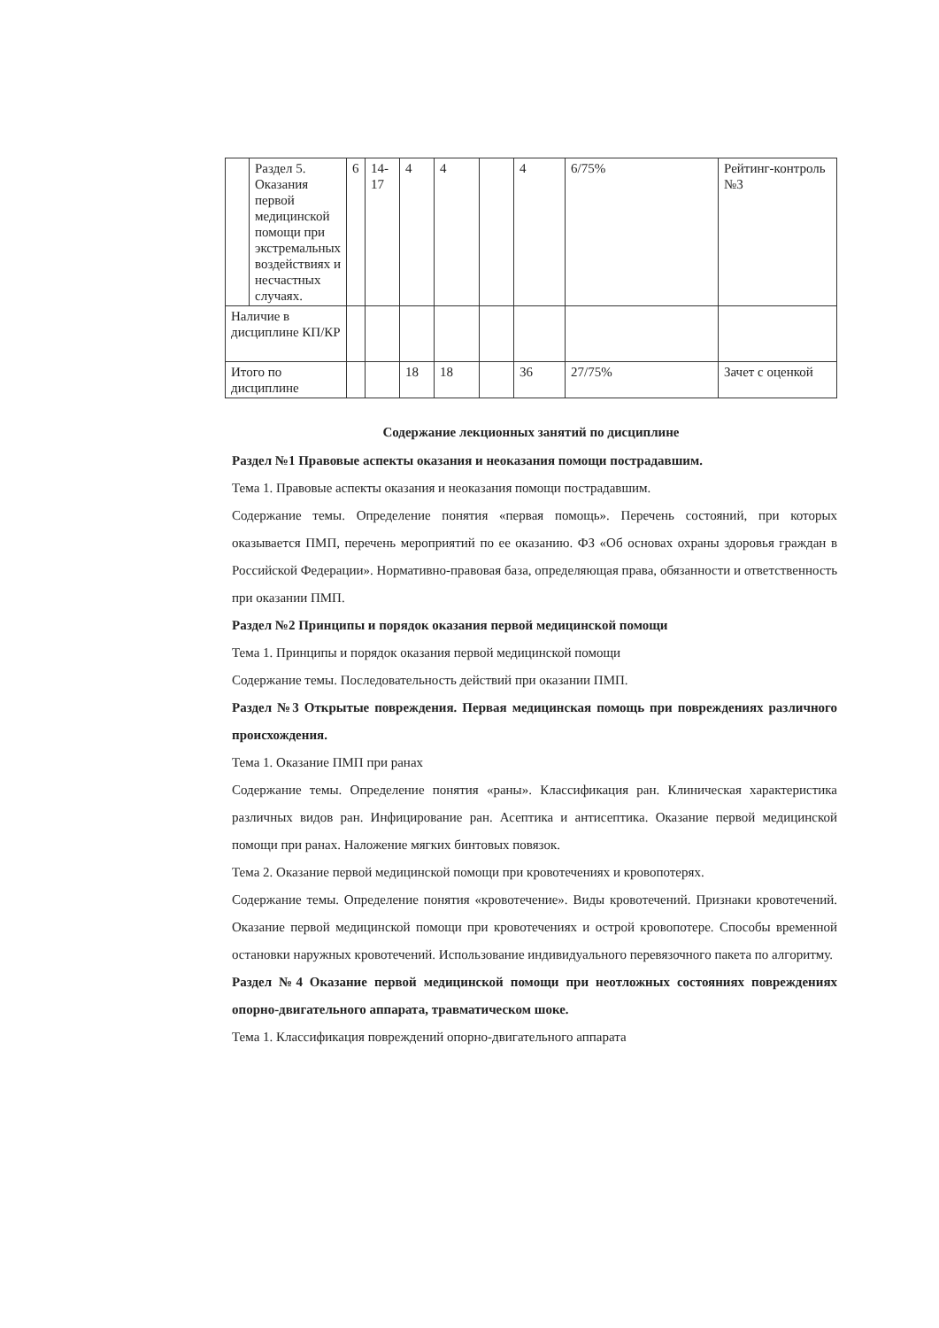| | Раздел 5. Оказания первой медицинской помощи при экстремальных воздействиях и несчастных случаях. | 6 | 14-17 | 4 | 4 | | 4 | 6/75% | Рейтинг-контроль №3 |
| Наличие в дисциплине КП/КР | | | | | | | | | |
| Итого по дисциплине | | | | 18 | 18 | | 36 | 27/75% | Зачет с оценкой |
Содержание лекционных занятий по дисциплине
Раздел №1 Правовые аспекты оказания и неоказания помощи пострадавшим.
Тема 1. Правовые аспекты оказания и неоказания помощи пострадавшим.
Содержание темы. Определение понятия «первая помощь». Перечень состояний, при которых оказывается ПМП, перечень мероприятий по ее оказанию. ФЗ «Об основах охраны здоровья граждан в Российской Федерации». Нормативно-правовая база, определяющая права, обязанности и ответственность при оказании ПМП.
Раздел №2 Принципы и порядок оказания первой медицинской помощи
Тема 1. Принципы и порядок оказания первой медицинской помощи
Содержание темы. Последовательность действий при оказании ПМП.
Раздел №3 Открытые повреждения. Первая медицинская помощь при повреждениях различного происхождения.
Тема 1. Оказание ПМП при ранах
Содержание темы. Определение понятия «раны». Классификация ран. Клиническая характеристика различных видов ран. Инфицирование ран. Асептика и антисептика. Оказание первой медицинской помощи при ранах. Наложение мягких бинтовых повязок.
Тема 2. Оказание первой медицинской помощи при кровотечениях и кровопотерях.
Содержание темы. Определение понятия «кровотечение». Виды кровотечений. Признаки кровотечений. Оказание первой медицинской помощи при кровотечениях и острой кровопотере. Способы временной остановки наружных кровотечений. Использование индивидуального перевязочного пакета по алгоритму.
Раздел №4 Оказание первой медицинской помощи при неотложных состояниях повреждениях опорно-двигательного аппарата, травматическом шоке.
Тема 1. Классификация повреждений опорно-двигательного аппарата